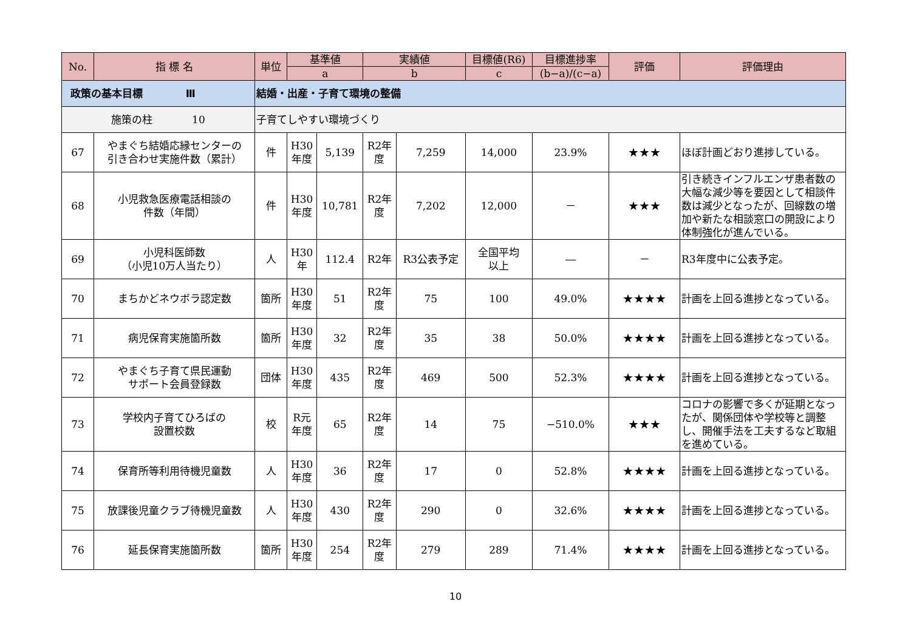| No. | 指 標 名 | 単位 | 基準値 | | 実績値 | | 目標値(R6) | 目標進捗率 | 評価 | 評価理由 |
| --- | --- | --- | --- | --- | --- | --- | --- | --- | --- | --- |
| | | | a | | b | | c | (b−a)/(c−a) | | |
| 政策の基本目標 Ⅲ | | 結婚・出産・子育て環境の整備 | | | | | | | | |
| 施策の柱 10 | | 子育てしやすい環境づくり | | | | | | | | |
| 67 | やまぐち結婚応縁センターの 引き合わせ実施件数（累計） | 件 | H30 年度 | 5,139 | R2年 度 | 7,259 | 14,000 | 23.9% | ★★★ | ほぼ計画どおり進捗している。 |
| 68 | 小児救急医療電話相談の 件数（年間） | 件 | H30 年度 | 10,781 | R2年 度 | 7,202 | 12,000 | － | ★★★ | 引き続きインフルエンザ患者数の大幅な減少等を要因として相談件数は減少となったが、回線数の増加や新たな相談窓口の開設により体制強化が進んでいる。 |
| 69 | 小児科医師数 （小児10万人当たり） | 人 | H30 年 | 112.4 | R2年 | R3公表予定 | 全国平均 以上 | ― | － | R3年度中に公表予定。 |
| 70 | まちかどネウボラ認定数 | 箇所 | H30 年度 | 51 | R2年 度 | 75 | 100 | 49.0% | ★★★★ | 計画を上回る進捗となっている。 |
| 71 | 病児保育実施箇所数 | 箇所 | H30 年度 | 32 | R2年 度 | 35 | 38 | 50.0% | ★★★★ | 計画を上回る進捗となっている。 |
| 72 | やまぐち子育て県民運動 サポート会員登録数 | 団体 | H30 年度 | 435 | R2年 度 | 469 | 500 | 52.3% | ★★★★ | 計画を上回る進捗となっている。 |
| 73 | 学校内子育てひろばの 設置校数 | 校 | R元 年度 | 65 | R2年 度 | 14 | 75 | −510.0% | ★★★ | コロナの影響で多くが延期となったが、関係団体や学校等と調整し、開催手法を工夫するなど取組を進めている。 |
| 74 | 保育所等利用待機児童数 | 人 | H30 年度 | 36 | R2年 度 | 17 | 0 | 52.8% | ★★★★ | 計画を上回る進捗となっている。 |
| 75 | 放課後児童クラブ待機児童数 | 人 | H30 年度 | 430 | R2年 度 | 290 | 0 | 32.6% | ★★★★ | 計画を上回る進捗となっている。 |
| 76 | 延長保育実施箇所数 | 箇所 | H30 年度 | 254 | R2年 度 | 279 | 289 | 71.4% | ★★★★ | 計画を上回る進捗となっている。 |
10